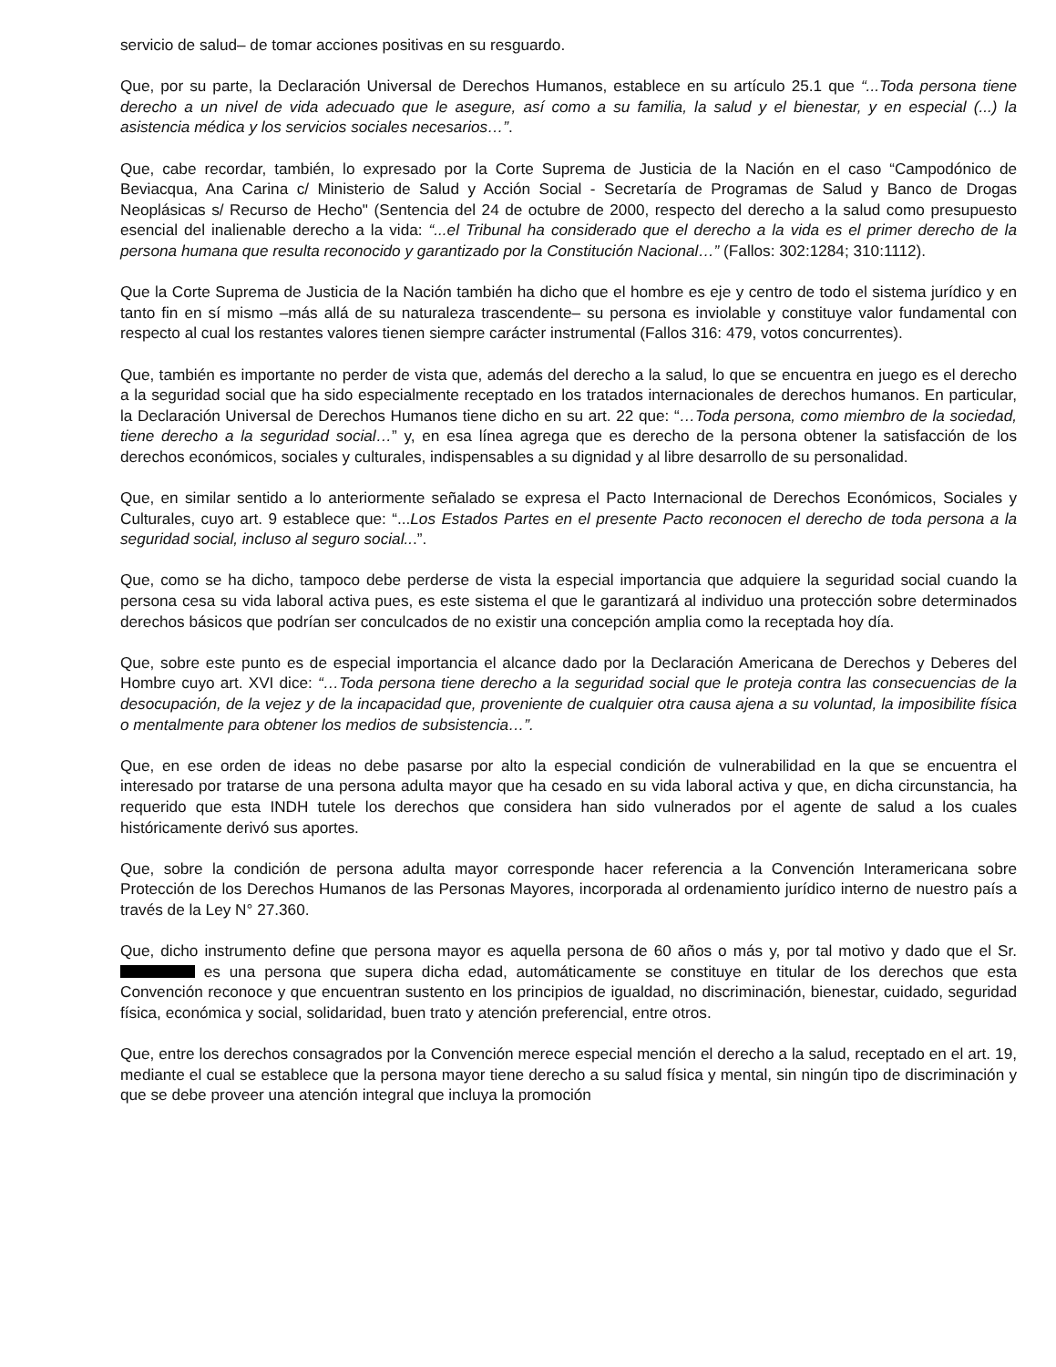servicio de salud– de tomar acciones positivas en su resguardo.
Que, por su parte, la Declaración Universal de Derechos Humanos, establece en su artículo 25.1 que “...Toda persona tiene derecho a un nivel de vida adecuado que le asegure, así como a su familia, la salud y el bienestar, y en especial (...) la asistencia médica y los servicios sociales necesarios…”.
Que, cabe recordar, también, lo expresado por la Corte Suprema de Justicia de la Nación en el caso “Campodónico de Beviacqua, Ana Carina c/ Ministerio de Salud y Acción Social - Secretaría de Programas de Salud y Banco de Drogas Neoplásicas s/ Recurso de Hecho" (Sentencia del 24 de octubre de 2000, respecto del derecho a la salud como presupuesto esencial del inalienable derecho a la vida: “...el Tribunal ha considerado que el derecho a la vida es el primer derecho de la persona humana que resulta reconocido y garantizado por la Constitución Nacional…” (Fallos: 302:1284; 310:1112).
Que la Corte Suprema de Justicia de la Nación también ha dicho que el hombre es eje y centro de todo el sistema jurídico y en tanto fin en sí mismo –más allá de su naturaleza trascendente– su persona es inviolable y constituye valor fundamental con respecto al cual los restantes valores tienen siempre carácter instrumental (Fallos 316: 479, votos concurrentes).
Que, también es importante no perder de vista que, además del derecho a la salud, lo que se encuentra en juego es el derecho a la seguridad social que ha sido especialmente receptado en los tratados internacionales de derechos humanos. En particular, la Declaración Universal de Derechos Humanos tiene dicho en su art. 22 que: “…Toda persona, como miembro de la sociedad, tiene derecho a la seguridad social…” y, en esa línea agrega que es derecho de la persona obtener la satisfacción de los derechos económicos, sociales y culturales, indispensables a su dignidad y al libre desarrollo de su personalidad.
Que, en similar sentido a lo anteriormente señalado se expresa el Pacto Internacional de Derechos Económicos, Sociales y Culturales, cuyo art. 9 establece que: “...Los Estados Partes en el presente Pacto reconocen el derecho de toda persona a la seguridad social, incluso al seguro social...”.
Que, como se ha dicho, tampoco debe perderse de vista la especial importancia que adquiere la seguridad social cuando la persona cesa su vida laboral activa pues, es este sistema el que le garantizará al individuo una protección sobre determinados derechos básicos que podrían ser conculcados de no existir una concepción amplia como la receptada hoy día.
Que, sobre este punto es de especial importancia el alcance dado por la Declaración Americana de Derechos y Deberes del Hombre cuyo art. XVI dice: “…Toda persona tiene derecho a la seguridad social que le proteja contra las consecuencias de la desocupación, de la vejez y de la incapacidad que, proveniente de cualquier otra causa ajena a su voluntad, la imposibilite física o mentalmente para obtener los medios de subsistencia…”.
Que, en ese orden de ideas no debe pasarse por alto la especial condición de vulnerabilidad en la que se encuentra el interesado por tratarse de una persona adulta mayor que ha cesado en su vida laboral activa y que, en dicha circunstancia, ha requerido que esta INDH tutele los derechos que considera han sido vulnerados por el agente de salud a los cuales históricamente derivó sus aportes.
Que, sobre la condición de persona adulta mayor corresponde hacer referencia a la Convención Interamericana sobre Protección de los Derechos Humanos de las Personas Mayores, incorporada al ordenamiento jurídico interno de nuestro país a través de la Ley N° 27.360.
Que, dicho instrumento define que persona mayor es aquella persona de 60 años o más y, por tal motivo y dado que el Sr. es una persona que supera dicha edad, automáticamente se constituye en titular de los derechos que esta Convención reconoce y que encuentran sustento en los principios de igualdad, no discriminación, bienestar, cuidado, seguridad física, económica y social, solidaridad, buen trato y atención preferencial, entre otros.
Que, entre los derechos consagrados por la Convención merece especial mención el derecho a la salud, receptado en el art. 19, mediante el cual se establece que la persona mayor tiene derecho a su salud física y mental, sin ningún tipo de discriminación y que se debe proveer una atención integral que incluya la promoción